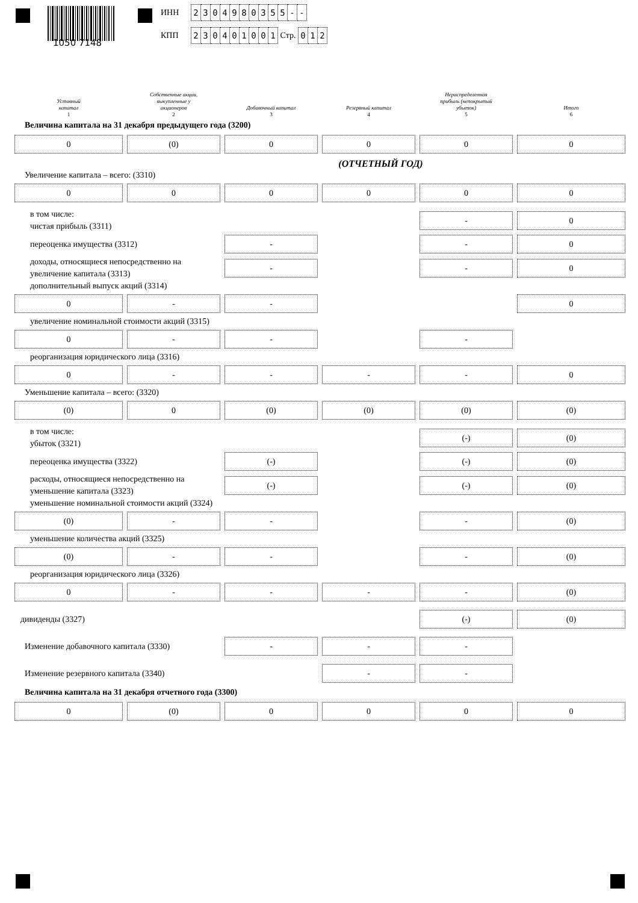1050 7148
ИНН 2 304980355 - -
КПП 2 30401001 Стр. 0 1 2
Уставный
капитал
1
Собственные акции,
выкупленные у
акционеров
2
Добавочный капитал
3
Резервный капитал
4
Нераспределенная
прибыль (непокрытый
убыток)
5
Итого
6
Величина капитала на 31 декабря предыдущего года (3200)
0
(0)
0
0
0
0
(ОТЧЕТНЫЙ ГОД)
Увеличение капитала – всего: (3310)
0
0
0
0
0
0
в том числе:
чистая прибыль (3311)
-
0
переоценка имущества (3312)
-
-
0
доходы, относящиеся непосредственно на увеличение капитала (3313)
-
-
0
дополнительный выпуск акций (3314)
0
-
-
0
увеличение номинальной стоимости акций (3315)
0
-
-
-
реорганизация юридического лица (3316)
0
-
-
-
-
0
Уменьшение капитала – всего: (3320)
(0)
0
(0)
(0)
(0)
(0)
в том числе:
убыток (3321)
(-)
(0)
переоценка имущества (3322)
(-)
(-)
(0)
расходы, относящиеся непосредственно на уменьшение капитала (3323)
(-)
(-)
(0)
уменьшение номинальной стоимости акций (3324)
(0)
-
-
-
(0)
уменьшение количества акций (3325)
(0)
-
-
-
(0)
реорганизация юридического лица (3326)
0
-
-
-
-
(0)
дивиденды (3327)
(-)
(0)
Изменение добавочного капитала (3330)
-
-
-
Изменение резервного капитала (3340)
-
-
Величина капитала на 31 декабря отчетного года (3300)
0
(0)
0
0
0
0